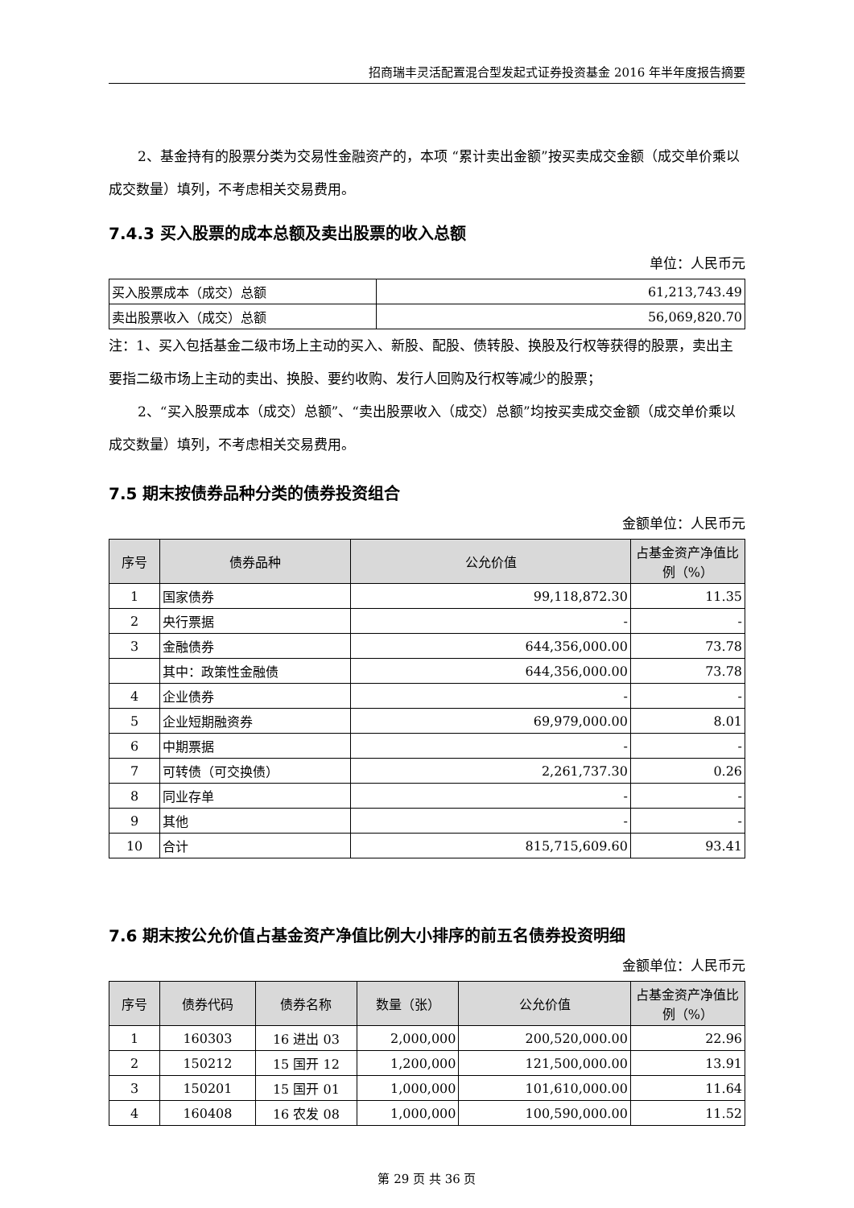招商瑞丰灵活配置混合型发起式证券投资基金 2016 年半年度报告摘要
2、基金持有的股票分类为交易性金融资产的，本项 “累计卖出金额”按买卖成交金额（成交单价乘以成交数量）填列，不考虑相关交易费用。
7.4.3 买入股票的成本总额及卖出股票的收入总额
单位：人民币元
| 买入股票成本（成交）总额 | 61,213,743.49 |
| 卖出股票收入（成交）总额 | 56,069,820.70 |
注：1、买入包括基金二级市场上主动的买入、新股、配股、债转股、换股及行权等获得的股票，卖出主要指二级市场上主动的卖出、换股、要约收购、发行人回购及行权等减少的股票；
2、“买入股票成本（成交）总额”、“卖出股票收入（成交）总额”均按买卖成交金额（成交单价乘以成交数量）填列，不考虑相关交易费用。
7.5 期末按债券品种分类的债券投资组合
金额单位：人民币元
| 序号 | 债券品种 | 公允价值 | 占基金资产净值比例（%） |
| --- | --- | --- | --- |
| 1 | 国家债券 | 99,118,872.30 | 11.35 |
| 2 | 央行票据 | - | - |
| 3 | 金融债券 | 644,356,000.00 | 73.78 |
| | 其中：政策性金融债 | 644,356,000.00 | 73.78 |
| 4 | 企业债券 | - | - |
| 5 | 企业短期融资券 | 69,979,000.00 | 8.01 |
| 6 | 中期票据 | - | - |
| 7 | 可转债（可交换债） | 2,261,737.30 | 0.26 |
| 8 | 同业存单 | - | - |
| 9 | 其他 | - | - |
| 10 | 合计 | 815,715,609.60 | 93.41 |
7.6 期末按公允价值占基金资产净值比例大小排序的前五名债券投资明细
金额单位：人民币元
| 序号 | 债券代码 | 债券名称 | 数量（张） | 公允价值 | 占基金资产净值比例（%） |
| --- | --- | --- | --- | --- | --- |
| 1 | 160303 | 16 进出 03 | 2,000,000 | 200,520,000.00 | 22.96 |
| 2 | 150212 | 15 国开 12 | 1,200,000 | 121,500,000.00 | 13.91 |
| 3 | 150201 | 15 国开 01 | 1,000,000 | 101,610,000.00 | 11.64 |
| 4 | 160408 | 16 农发 08 | 1,000,000 | 100,590,000.00 | 11.52 |
第 29 页 共 36 页